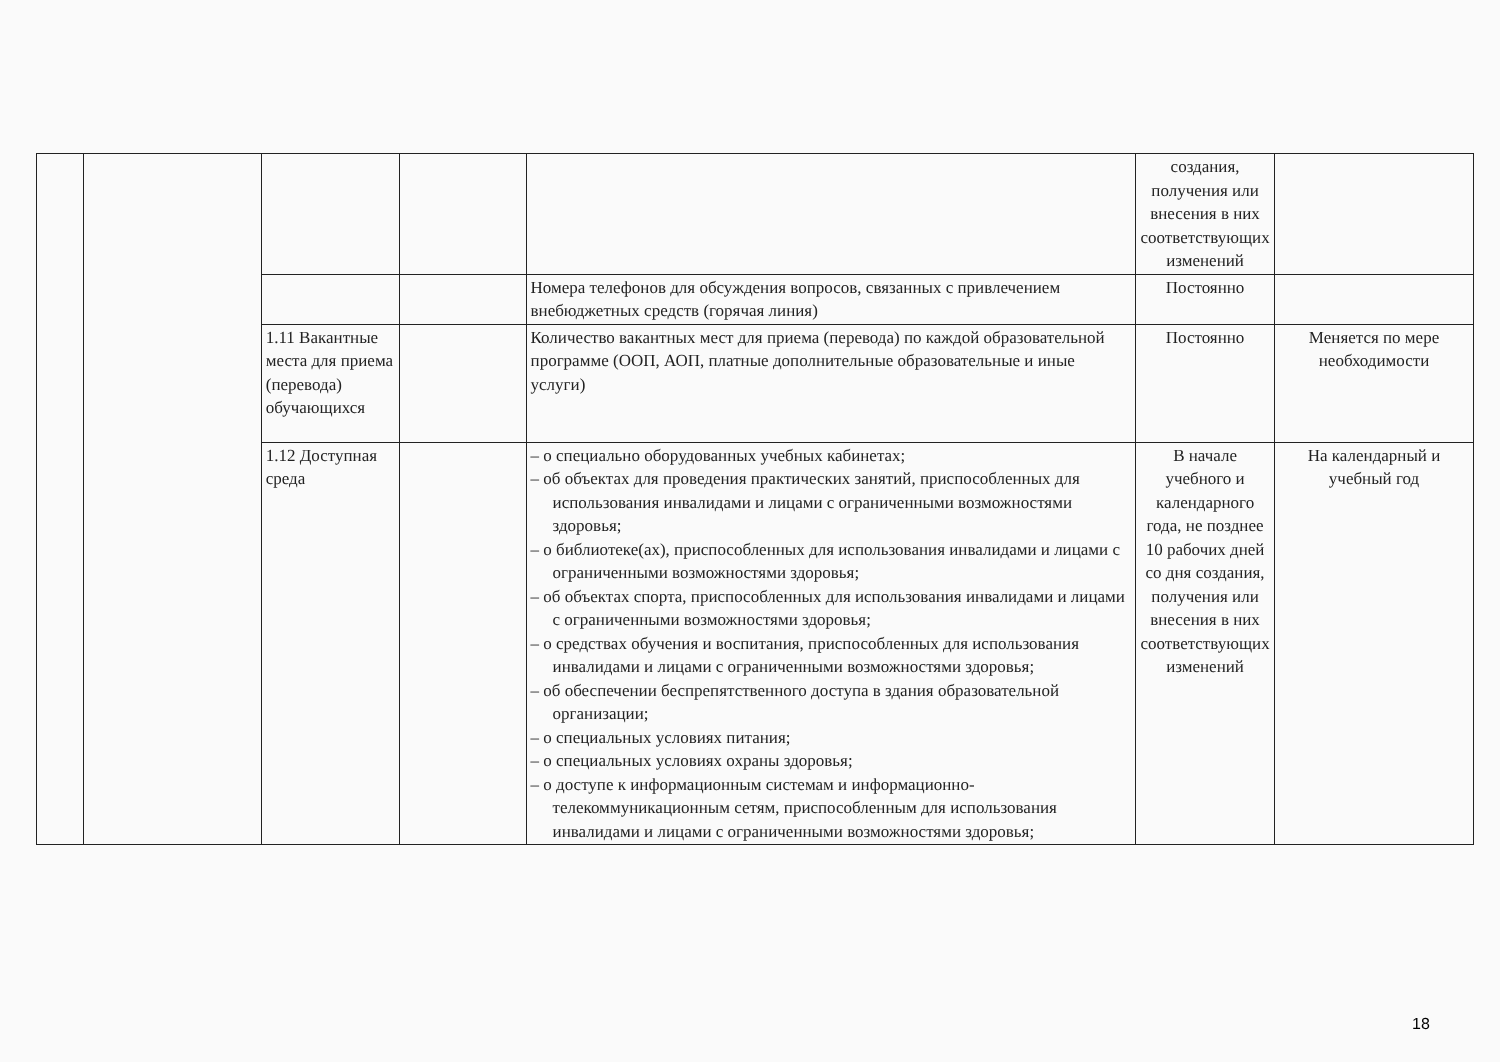| | | | | | создания, получения или внесения в них соответствующих изменений | |
| | | | | Номера телефонов для обсуждения вопросов, связанных с привлечением внебюджетных средств (горячая линия) | Постоянно | |
| | | 1.11 Вакантные места для приема (перевода) обучающихся | | Количество вакантных мест для приема (перевода) по каждой образовательной программе (ООП, АОП, платные дополнительные образовательные и иные услуги) | Постоянно | Меняется по мере необходимости |
| | | 1.12 Доступная среда | | – о специально оборудованных учебных кабинетах; – об объектах для проведения практических занятий, приспособленных для использования инвалидами и лицами с ограниченными возможностями здоровья; – о библиотеке(ах), приспособленных для использования инвалидами и лицами с ограниченными возможностями здоровья; – об объектах спорта, приспособленных для использования инвалидами и лицами с ограниченными возможностями здоровья; – о средствах обучения и воспитания, приспособленных для использования инвалидами и лицами с ограниченными возможностями здоровья; – об обеспечении беспрепятственного доступа в здания образовательной организации; – о специальных условиях питания; – о специальных условиях охраны здоровья; – о доступе к информационным системам и информационно-телекоммуникационным сетям, приспособленным для использования инвалидами и лицами с ограниченными возможностями здоровья; | В начале учебного и календарного года, не позднее 10 рабочих дней со дня создания, получения или внесения в них соответствующих изменений | На календарный и учебный год |
18